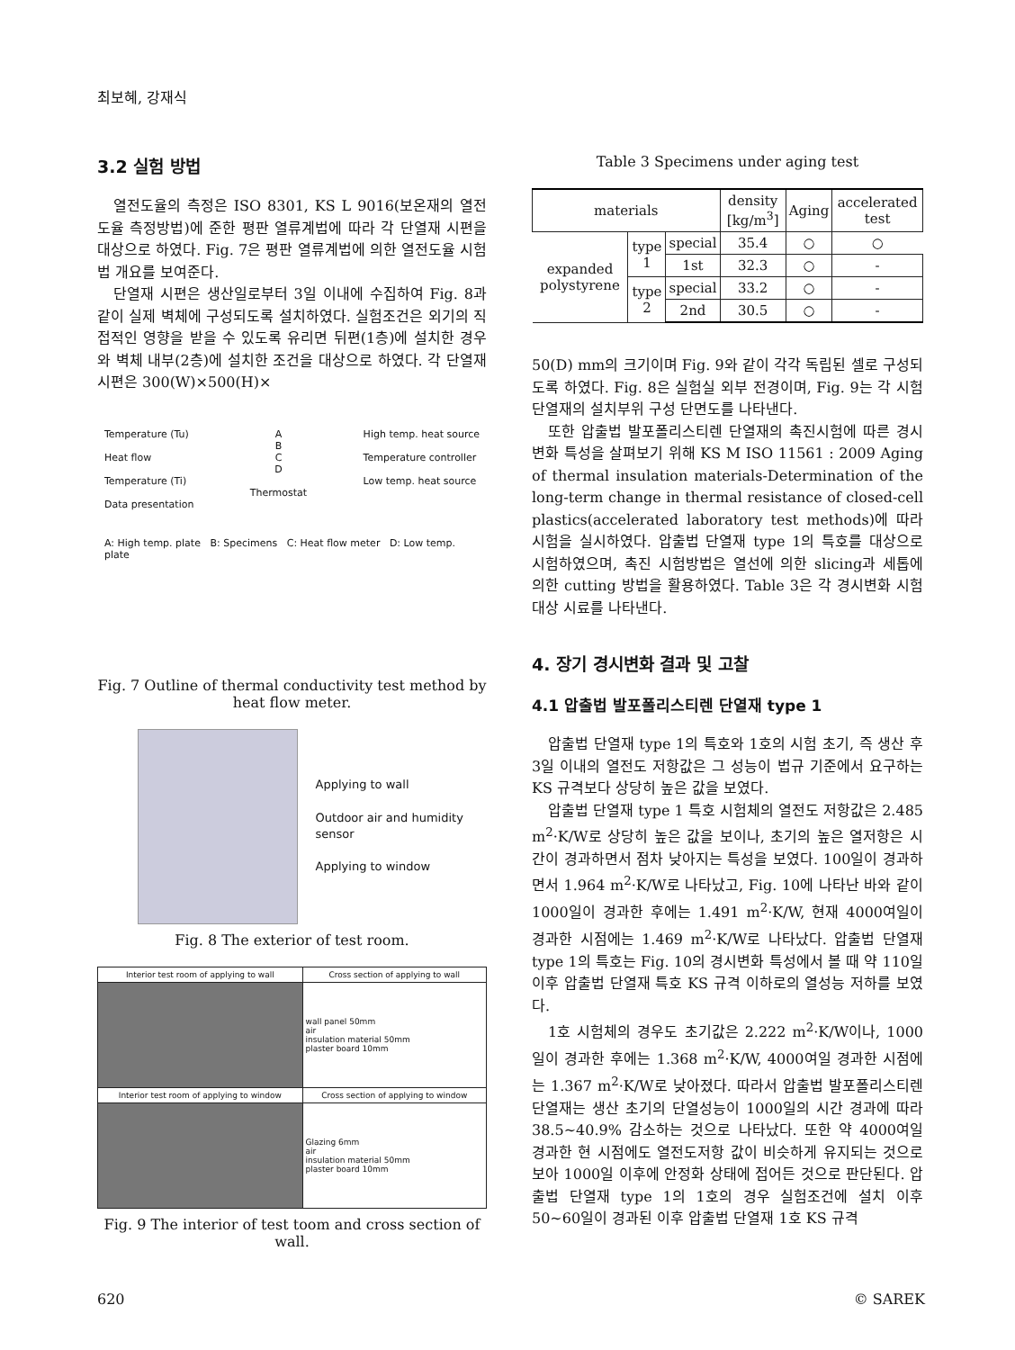최보혜, 강재식
3.2 실험 방법
열전도율의 측정은 ISO 8301, KS L 9016(보온재의 열전도율 측정방법)에 준한 평판 열류계법에 따라 각 단열재 시편을 대상으로 하였다. Fig. 7은 평판 열류계법에 의한 열전도율 시험법 개요를 보여준다.
단열재 시편은 생산일로부터 3일 이내에 수집하여 Fig. 8과 같이 실제 벽체에 구성되도록 설치하였다. 실험조건은 외기의 직접적인 영향을 받을 수 있도록 유리면 뒤편(1층)에 설치한 경우와 벽체 내부(2층)에 설치한 조건을 대상으로 하였다. 각 단열재 시편은 300(W)×500(H)×
Temperature (Tu)
Heat flow
Temperature (Ti)
Data presentation
A
B
C
D
Thermostat
High temp. heat source
Temperature controller
Low temp. heat source
A: High temp. plate B: Specimens C: Heat flow meter D: Low temp. plate
Fig. 7 Outline of thermal conductivity test method by heat flow meter.
Applying to wall
Outdoor air and humidity sensor
Applying to window
Fig. 8 The exterior of test room.
| Interior test room of applying to wall | Cross section of applying to wall |
| | wall panel 50mm air insulation material 50mm plaster board 10mm |
| Interior test room of applying to window | Cross section of applying to window |
| | Glazing 6mm air insulation material 50mm plaster board 10mm |
Fig. 9 The interior of test toom and cross section of wall.
Table 3 Specimens under aging test
| materials | | | density [kg/m<sup>3</sup>] | Aging | accelerated test |
| --- | --- | --- | --- | --- | --- |
| expanded polystyrene | type 1 | special | 35.4 | ○ | ○ |
| | | 1st | 32.3 | ○ | - |
| | type 2 | special | 33.2 | ○ | - |
| | | 2nd | 30.5 | ○ | - |
50(D) mm의 크기이며 Fig. 9와 같이 각각 독립된 셀로 구성되도록 하였다. Fig. 8은 실험실 외부 전경이며, Fig. 9는 각 시험 단열재의 설치부위 구성 단면도를 나타낸다.
또한 압출법 발포폴리스티렌 단열재의 촉진시험에 따른 경시변화 특성을 살펴보기 위해 KS M ISO 11561 : 2009 Aging of thermal insulation materials-Determination of the long-term change in thermal resistance of closed-cell plastics(accelerated laboratory test methods)에 따라 시험을 실시하였다. 압출법 단열재 type 1의 특호를 대상으로 시험하였으며, 촉진 시험방법은 열선에 의한 slicing과 세톱에 의한 cutting 방법을 활용하였다. Table 3은 각 경시변화 시험 대상 시료를 나타낸다.
4. 장기 경시변화 결과 및 고찰
4.1 압출법 발포폴리스티렌 단열재 type 1
압출법 단열재 type 1의 특호와 1호의 시험 초기, 즉 생산 후 3일 이내의 열전도 저항값은 그 성능이 법규 기준에서 요구하는 KS 규격보다 상당히 높은 값을 보였다.
압출법 단열재 type 1 특호 시험체의 열전도 저항값은 2.485 m<sup>2</sup>·K/W로 상당히 높은 값을 보이나, 초기의 높은 열저항은 시간이 경과하면서 점차 낮아지는 특성을 보였다. 100일이 경과하면서 1.964 m<sup>2</sup>·K/W로 나타났고, Fig. 10에 나타난 바와 같이 1000일이 경과한 후에는 1.491 m<sup>2</sup>·K/W, 현재 4000여일이 경과한 시점에는 1.469 m<sup>2</sup>·K/W로 나타났다. 압출법 단열재 type 1의 특호는 Fig. 10의 경시변화 특성에서 볼 때 약 110일 이후 압출법 단열재 특호 KS 규격 이하로의 열성능 저하를 보였다.
1호 시험체의 경우도 초기값은 2.222 m<sup>2</sup>·K/W이나, 1000일이 경과한 후에는 1.368 m<sup>2</sup>·K/W, 4000여일 경과한 시점에는 1.367 m<sup>2</sup>·K/W로 낮아졌다. 따라서 압출법 발포폴리스티렌 단열재는 생산 초기의 단열성능이 1000일의 시간 경과에 따라 38.5~40.9% 감소하는 것으로 나타났다. 또한 약 4000여일 경과한 현 시점에도 열전도저항 값이 비슷하게 유지되는 것으로 보아 1000일 이후에 안정화 상태에 접어든 것으로 판단된다. 압출법 단열재 type 1의 1호의 경우 실험조건에 설치 이후 50~60일이 경과된 이후 압출법 단열재 1호 KS 규격
620 © SAREK